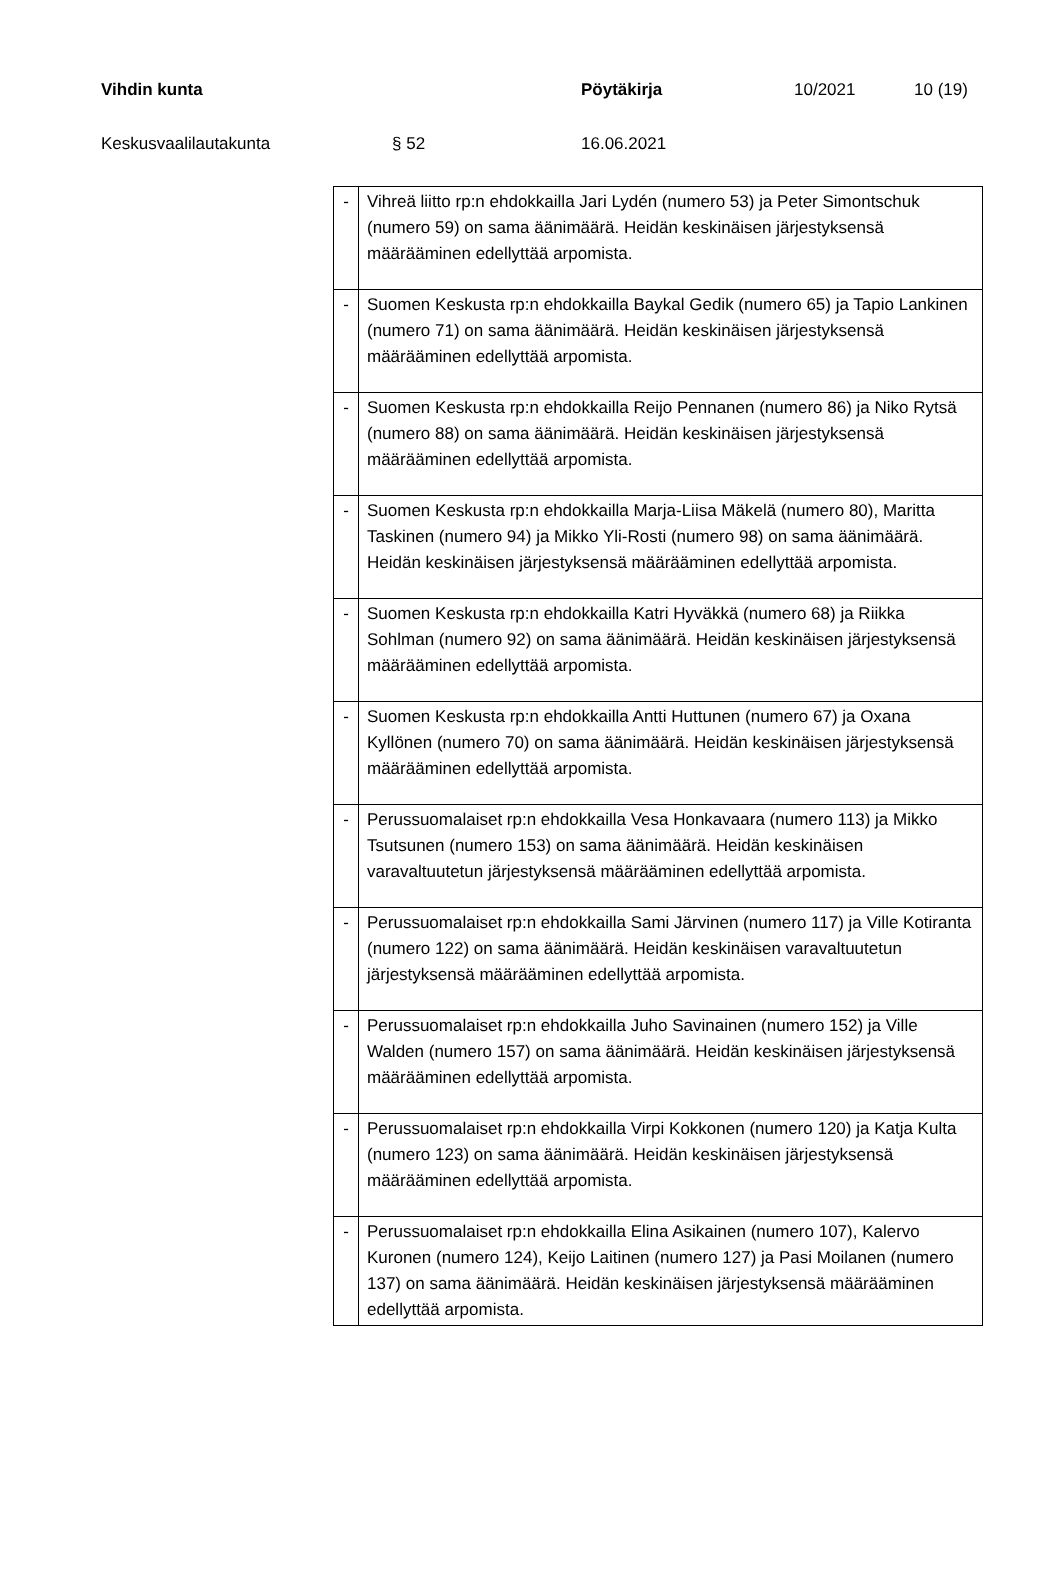Vihdin kunta Pöytäkirja 10/2021 10 (19)
Keskusvaalilautakunta § 52 16.06.2021
| - | Vihreä liitto rp:n ehdokkailla Jari Lydén (numero 53) ja Peter Simontschuk (numero 59) on sama äänimäärä. Heidän keskinäisen järjestyksensä määrääminen edellyttää arpomista. |
| - | Suomen Keskusta rp:n ehdokkailla Baykal Gedik (numero 65) ja Tapio Lankinen (numero 71) on sama äänimäärä. Heidän keskinäisen järjestyksensä määrääminen edellyttää arpomista. |
| - | Suomen Keskusta rp:n ehdokkailla Reijo Pennanen (numero 86) ja Niko Rytsä (numero 88) on sama äänimäärä. Heidän keskinäisen järjestyksensä määrääminen edellyttää arpomista. |
| - | Suomen Keskusta rp:n ehdokkailla Marja-Liisa Mäkelä (numero 80), Maritta Taskinen (numero 94) ja Mikko Yli-Rosti (numero 98) on sama äänimäärä. Heidän keskinäisen järjestyksensä määrääminen edellyttää arpomista. |
| - | Suomen Keskusta rp:n ehdokkailla Katri Hyväkkä (numero 68) ja Riikka Sohlman (numero 92) on sama äänimäärä. Heidän keskinäisen järjestyksensä määrääminen edellyttää arpomista. |
| - | Suomen Keskusta rp:n ehdokkailla Antti Huttunen (numero 67) ja Oxana Kyllönen (numero 70) on sama äänimäärä. Heidän keskinäisen järjestyksensä määrääminen edellyttää arpomista. |
| - | Perussuomalaiset rp:n ehdokkailla Vesa Honkavaara (numero 113) ja Mikko Tsutsunen (numero 153) on sama äänimäärä. Heidän keskinäisen varavaltuutetun järjestyksensä määrääminen edellyttää arpomista. |
| - | Perussuomalaiset rp:n ehdokkailla Sami Järvinen (numero 117) ja Ville Kotiranta (numero 122) on sama äänimäärä. Heidän keskinäisen varavaltuutetun järjestyksensä määrääminen edellyttää arpomista. |
| - | Perussuomalaiset rp:n ehdokkailla Juho Savinainen (numero 152) ja Ville Walden (numero 157) on sama äänimäärä. Heidän keskinäisen järjestyksensä määrääminen edellyttää arpomista. |
| - | Perussuomalaiset rp:n ehdokkailla Virpi Kokkonen (numero 120) ja Katja Kulta (numero 123) on sama äänimäärä. Heidän keskinäisen järjestyksensä määrääminen edellyttää arpomista. |
| - | Perussuomalaiset rp:n ehdokkailla Elina Asikainen (numero 107), Kalervo Kuronen (numero 124), Keijo Laitinen (numero 127) ja Pasi Moilanen (numero 137) on sama äänimäärä. Heidän keskinäisen järjestyksensä määrääminen edellyttää arpomista. |